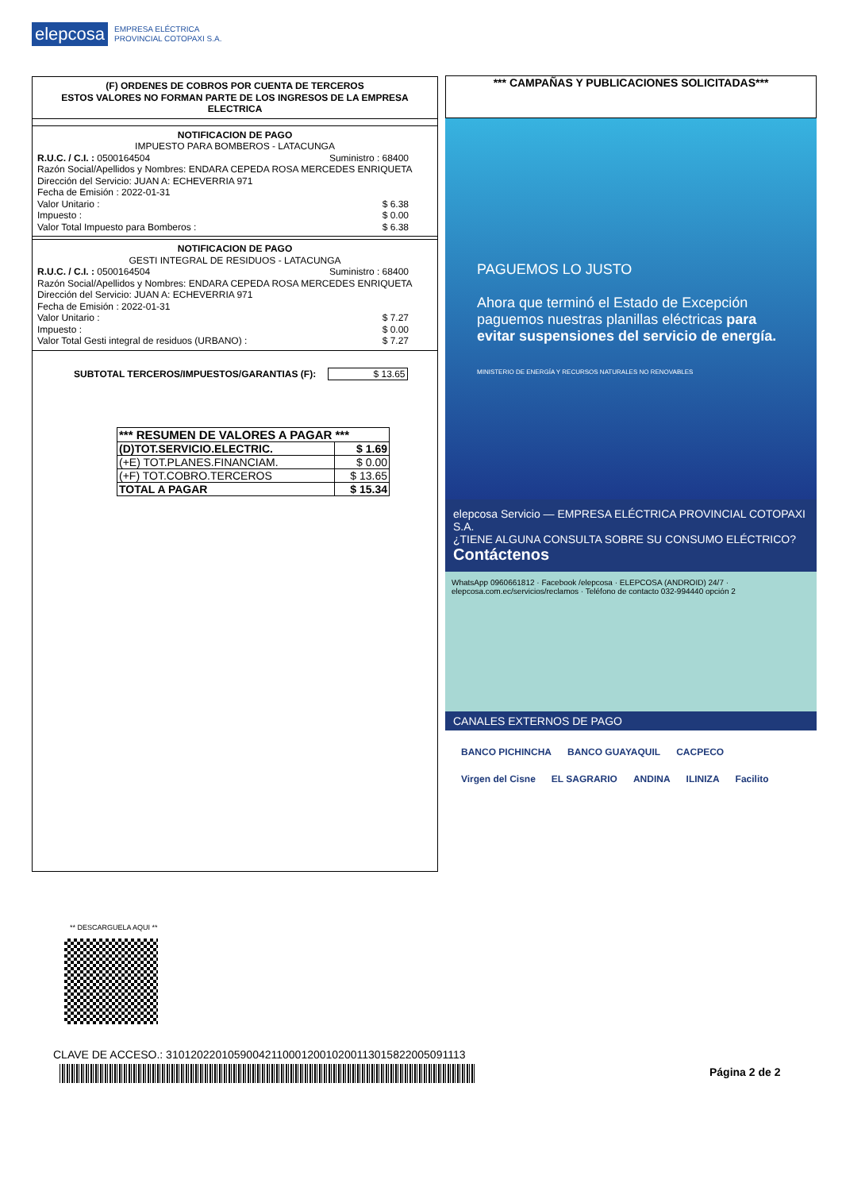elepcosa
EMPRESA ELÉCTRICA
PROVINCIAL COTOPAXI S.A.
(F) ORDENES DE COBROS POR CUENTA DE TERCEROS
ESTOS VALORES NO FORMAN PARTE DE LOS INGRESOS DE LA EMPRESA ELECTRICA
NOTIFICACION DE PAGO
IMPUESTO PARA BOMBEROS - LATACUNGA
R.U.C. / C.I. : 0500164504 Suministro : 68400
Razón Social/Apellidos y Nombres: ENDARA CEPEDA ROSA MERCEDES ENRIQUETA
Dirección del Servicio: JUAN A: ECHEVERRIA 971
Fecha de Emisión : 2022-01-31
Valor Unitario : $ 6.38
Impuesto : $ 0.00
Valor Total Impuesto para Bomberos : $ 6.38
NOTIFICACION DE PAGO
GESTI INTEGRAL DE RESIDUOS - LATACUNGA
R.U.C. / C.I. : 0500164504 Suministro : 68400
Razón Social/Apellidos y Nombres: ENDARA CEPEDA ROSA MERCEDES ENRIQUETA
Dirección del Servicio: JUAN A: ECHEVERRIA 971
Fecha de Emisión : 2022-01-31
Valor Unitario : $ 7.27
Impuesto : $ 0.00
Valor Total Gesti integral de residuos (URBANO) : $ 7.27
SUBTOTAL TERCEROS/IMPUESTOS/GARANTIAS (F): $ 13.65
| *** RESUMEN DE VALORES A PAGAR *** | |
| (D)TOT.SERVICIO.ELECTRIC. | $ 1.69 |
| (+E) TOT.PLANES.FINANCIAM. | $ 0.00 |
| (+F) TOT.COBRO.TERCEROS | $ 13.65 |
| TOTAL A PAGAR | $ 15.34 |
*** CAMPAÑAS Y PUBLICACIONES SOLICITADAS***
PAGUEMOS LO JUSTO
Ahora que terminó el Estado de Excepción paguemos nuestras planillas eléctricas para evitar suspensiones del servicio de energía.
MINISTERIO DE ENERGÍA Y RECURSOS NATURALES NO RENOVABLES
elepcosa Servicio — EMPRESA ELÉCTRICA PROVINCIAL COTOPAXI S.A.
¿TIENE ALGUNA CONSULTA SOBRE SU CONSUMO ELÉCTRICO? Contáctenos
WhatsApp 0960661812 · Facebook /elepcosa · ELEPCOSA (ANDROID) 24/7 · elepcosa.com.ec/servicios/reclamos · Teléfono de contacto 032-994440 opción 2
CANALES EXTERNOS DE PAGO
BANCO PICHINCHA BANCO GUAYAQUIL CACPECO Virgen del Cisne EL SAGRARIO ANDINA ILINIZA Facilito
** DESCARGUELA AQUI **
CLAVE DE ACCESO.: 3101202201059004211000120010200113015822005091113
Página 2 de 2